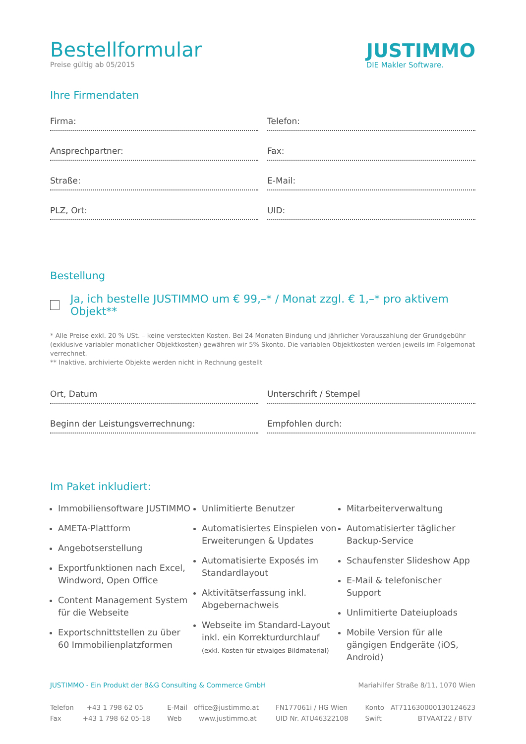Bestellformular
Preise gültig ab 05/2015
JUSTIMMO
DIE Makler Software.
Ihre Firmendaten
Firma:
Telefon:
Ansprechpartner:
Fax:
Straße:
E-Mail:
PLZ, Ort:
UID:
Bestellung
Ja, ich bestelle JUSTIMMO um € 99,–* / Monat zzgl. € 1,–* pro aktivem Objekt**
* Alle Preise exkl. 20 % USt. – keine versteckten Kosten. Bei 24 Monaten Bindung und jährlicher Vorauszahlung der Grundgebühr (exklusive variabler monatlicher Objektkosten) gewähren wir 5% Skonto. Die variablen Objektkosten werden jeweils im Folgemonat verrechnet.
** Inaktive, archivierte Objekte werden nicht in Rechnung gestellt
Ort, Datum
Unterschrift / Stempel
Beginn der Leistungsverrechnung:
Empfohlen durch:
Im Paket inkludiert:
Immobiliensoftware JUSTIMMO
AMETA-Plattform
Angebotserstellung
Exportfunktionen nach Excel, Windword, Open Office
Content Management System für die Webseite
Exportschnittstellen zu über 60 Immobilienplatzformen
Unlimitierte Benutzer
Automatisiertes Einspielen von Erweiterungen & Updates
Automatisierte Exposés im Standardlayout
Aktivitätserfassung inkl. Abgebernachweis
Webseite im Standard-Layout inkl. ein Korrekturdurchlauf
(exkl. Kosten für etwaiges Bildmaterial)
Mitarbeiterverwaltung
Automatisierter täglicher Backup-Service
Schaufenster Slideshow App
E-Mail & telefonischer Support
Unlimitierte Dateiuploads
Mobile Version für alle gängigen Endgeräte (iOS, Android)
JUSTIMMO - Ein Produkt der B&G Consulting & Commerce GmbH Mariahilfer Straße 8/11, 1070 Wien
Telefon +43 1 798 62 05
Fax +43 1 798 62 05-18
E-Mail office@justimmo.at
Web www.justimmo.at
FN177061i / HG Wien
UID Nr. ATU46322108
Konto AT711630000130124623
Swift BTVAAT22 / BTV